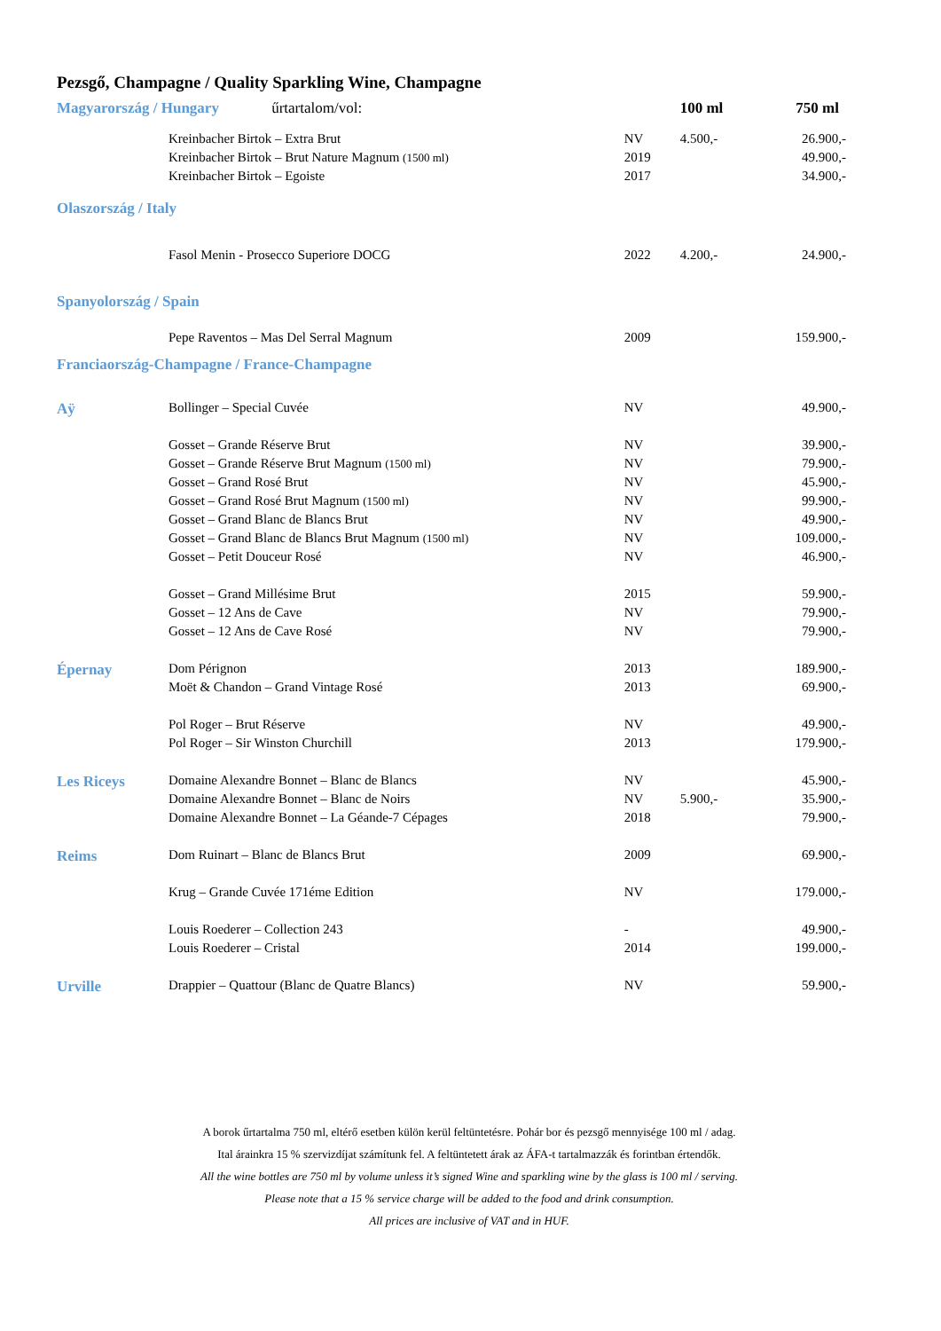Pezsgő, Champagne / Quality Sparkling Wine, Champagne
| Magyarország / Hungary űrtartalom/vol: | | | 100 ml | 750 ml |
| | Kreinbacher Birtok – Extra Brut | NV | 4.500,- | 26.900,- |
| | Kreinbacher Birtok – Brut Nature Magnum (1500 ml) | 2019 | | 49.900,- |
| | Kreinbacher Birtok – Egoiste | 2017 | | 34.900,- |
| Olaszország / Italy | | | | |
| | Fasol Menin - Prosecco Superiore DOCG | 2022 | 4.200,- | 24.900,- |
| Spanyolország / Spain | | | | |
| | Pepe Raventos – Mas Del Serral Magnum | 2009 | | 159.900,- |
| Franciaország-Champagne / France-Champagne | | | | |
| Aÿ | Bollinger – Special Cuvée | NV | | 49.900,- |
| | Gosset – Grande Réserve Brut | NV | | 39.900,- |
| | Gosset – Grande Réserve Brut Magnum (1500 ml) | NV | | 79.900,- |
| | Gosset – Grand Rosé Brut | NV | | 45.900,- |
| | Gosset – Grand Rosé Brut Magnum (1500 ml) | NV | | 99.900,- |
| | Gosset – Grand Blanc de Blancs Brut | NV | | 49.900,- |
| | Gosset – Grand Blanc de Blancs Brut Magnum (1500 ml) | NV | | 109.000,- |
| | Gosset – Petit Douceur Rosé | NV | | 46.900,- |
| | Gosset – Grand Millésime Brut | 2015 | | 59.900,- |
| | Gosset – 12 Ans de Cave | NV | | 79.900,- |
| | Gosset – 12 Ans de Cave Rosé | NV | | 79.900,- |
| Épernay | Dom Pérignon | 2013 | | 189.900,- |
| | Moët & Chandon – Grand Vintage Rosé | 2013 | | 69.900,- |
| | Pol Roger – Brut Réserve | NV | | 49.900,- |
| | Pol Roger – Sir Winston Churchill | 2013 | | 179.900,- |
| Les Riceys | Domaine Alexandre Bonnet – Blanc de Blancs | NV | | 45.900,- |
| | Domaine Alexandre Bonnet – Blanc de Noirs | NV | 5.900,- | 35.900,- |
| | Domaine Alexandre Bonnet – La Géande-7 Cépages | 2018 | | 79.900,- |
| Reims | Dom Ruinart – Blanc de Blancs Brut | 2009 | | 69.900,- |
| | Krug – Grande Cuvée 171éme Edition | NV | | 179.000,- |
| | Louis Roederer – Collection 243 | - | | 49.900,- |
| | Louis Roederer – Cristal | 2014 | | 199.000,- |
| Urville | Drappier – Quattour (Blanc de Quatre Blancs) | NV | | 59.900,- |
A borok űrtartalma 750 ml, eltérő esetben külön kerül feltüntetésre. Pohár bor és pezsgő mennyisége 100 ml / adag.
Ital árainkra 15 % szervizdíjat számítunk fel. A feltüntetett árak az ÁFA-t tartalmazzák és forintban értendők.
All the wine bottles are 750 ml by volume unless it’s signed Wine and sparkling wine by the glass is 100 ml / serving.
Please note that a 15 % service charge will be added to the food and drink consumption.
All prices are inclusive of VAT and in HUF.